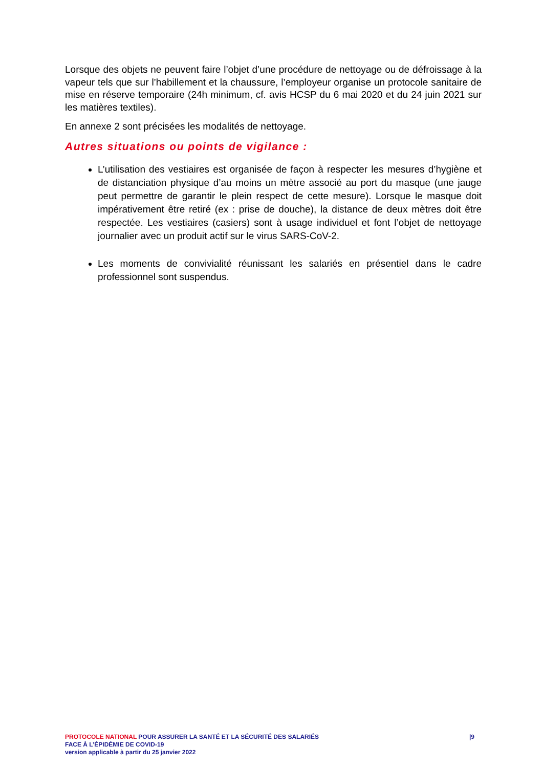Lorsque des objets ne peuvent faire l’objet d’une procédure de nettoyage ou de défroissage à la vapeur tels que sur l’habillement et la chaussure, l’employeur organise un protocole sanitaire de mise en réserve temporaire (24h minimum, cf. avis HCSP du 6 mai 2020 et du 24 juin 2021 sur les matières textiles).
En annexe 2 sont précisées les modalités de nettoyage.
Autres situations ou points de vigilance :
L’utilisation des vestiaires est organisée de façon à respecter les mesures d’hygiène et de distanciation physique d’au moins un mètre associé au port du masque (une jauge peut permettre de garantir le plein respect de cette mesure). Lorsque le masque doit impérativement être retiré (ex : prise de douche), la distance de deux mètres doit être respectée. Les vestiaires (casiers) sont à usage individuel et font l’objet de nettoyage journalier avec un produit actif sur le virus SARS-CoV-2.
Les moments de convivialité réunissant les salariés en présentiel dans le cadre professionnel sont suspendus.
PROTOCOLE NATIONAL POUR ASSURER LA SANTÉ ET LA SÉCURITÉ DES SALARIÉS
FACE À L’ÉPIDÉMIE DE COVID-19
version applicable à partir du 25 janvier 2022
|9